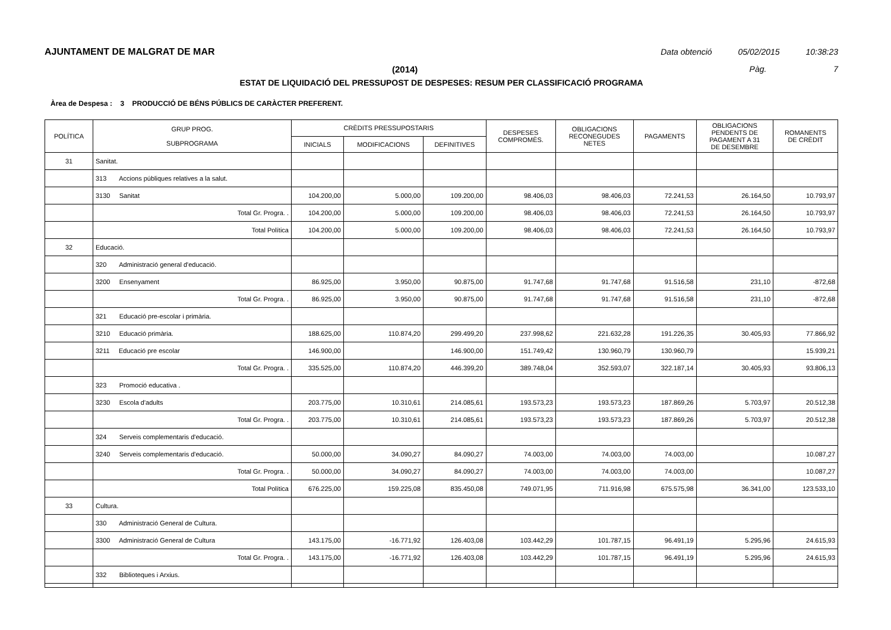AJUNTAMENT DE MALGRAT DE MAR Data obtenció 05/02/2015 10:38:23
(2014) Pàg. 7
ESTAT DE LIQUIDACIÓ DEL PRESSUPOST DE DESPESES: RESUM PER CLASSIFICACIÓ PROGRAMA
Àrea de Despesa : 3 PRODUCCIÓ DE BÉNS PÚBLICS DE CARÀCTER PREFERENT.
| POLÍTICA | GRUP PROG. SUBPROGRAMA | CRÈDITS PRESSUPOSTARIS | | | DESPESES COMPROMÈS. | OBLIGACIONS RECONEGUDES NETES | PAGAMENTS | OBLIGACIONS PENDENTS DE PAGAMENT A 31 DE DESEMBRE | ROMANENTS DE CRÈDIT |
| --- | --- | --- | --- | --- | --- | --- | --- | --- | --- |
| | | INICIALS | MODIFICACIONS | DEFINITIVES | | | | | |
| 31 | Sanitat. | | | | | | | | |
| | 313 Accions públiques relatives a la salut. | | | | | | | | |
| | 3130 Sanitat | 104.200,00 | 5.000,00 | 109.200,00 | 98.406,03 | 98.406,03 | 72.241,53 | 26.164,50 | 10.793,97 |
| | Total Gr. Progra. . | 104.200,00 | 5.000,00 | 109.200,00 | 98.406,03 | 98.406,03 | 72.241,53 | 26.164,50 | 10.793,97 |
| | Total Política | 104.200,00 | 5.000,00 | 109.200,00 | 98.406,03 | 98.406,03 | 72.241,53 | 26.164,50 | 10.793,97 |
| 32 | Educació. | | | | | | | | |
| | 320 Administració general d'educació. | | | | | | | | |
| | 3200 Ensenyament | 86.925,00 | 3.950,00 | 90.875,00 | 91.747,68 | 91.747,68 | 91.516,58 | 231,10 | -872,68 |
| | Total Gr. Progra. . | 86.925,00 | 3.950,00 | 90.875,00 | 91.747,68 | 91.747,68 | 91.516,58 | 231,10 | -872,68 |
| | 321 Educació pre-escolar i primària. | | | | | | | | |
| | 3210 Educació primària. | 188.625,00 | 110.874,20 | 299.499,20 | 237.998,62 | 221.632,28 | 191.226,35 | 30.405,93 | 77.866,92 |
| | 3211 Educació pre escolar | 146.900,00 | | 146.900,00 | 151.749,42 | 130.960,79 | 130.960,79 | | 15.939,21 |
| | Total Gr. Progra. . | 335.525,00 | 110.874,20 | 446.399,20 | 389.748,04 | 352.593,07 | 322.187,14 | 30.405,93 | 93.806,13 |
| | 323 Promoció educativa . | | | | | | | | |
| | 3230 Escola d'adults | 203.775,00 | 10.310,61 | 214.085,61 | 193.573,23 | 193.573,23 | 187.869,26 | 5.703,97 | 20.512,38 |
| | Total Gr. Progra. . | 203.775,00 | 10.310,61 | 214.085,61 | 193.573,23 | 193.573,23 | 187.869,26 | 5.703,97 | 20.512,38 |
| | 324 Serveis complementaris d'educació. | | | | | | | | |
| | 3240 Serveis complementaris d'educació. | 50.000,00 | 34.090,27 | 84.090,27 | 74.003,00 | 74.003,00 | 74.003,00 | | 10.087,27 |
| | Total Gr. Progra. . | 50.000,00 | 34.090,27 | 84.090,27 | 74.003,00 | 74.003,00 | 74.003,00 | | 10.087,27 |
| | Total Política | 676.225,00 | 159.225,08 | 835.450,08 | 749.071,95 | 711.916,98 | 675.575,98 | 36.341,00 | 123.533,10 |
| 33 | Cultura. | | | | | | | | |
| | 330 Administració General de Cultura. | | | | | | | | |
| | 3300 Administració General de Cultura | 143.175,00 | -16.771,92 | 126.403,08 | 103.442,29 | 101.787,15 | 96.491,19 | 5.295,96 | 24.615,93 |
| | Total Gr. Progra. . | 143.175,00 | -16.771,92 | 126.403,08 | 103.442,29 | 101.787,15 | 96.491,19 | 5.295,96 | 24.615,93 |
| | 332 Biblioteques i Arxius. | | | | | | | | |